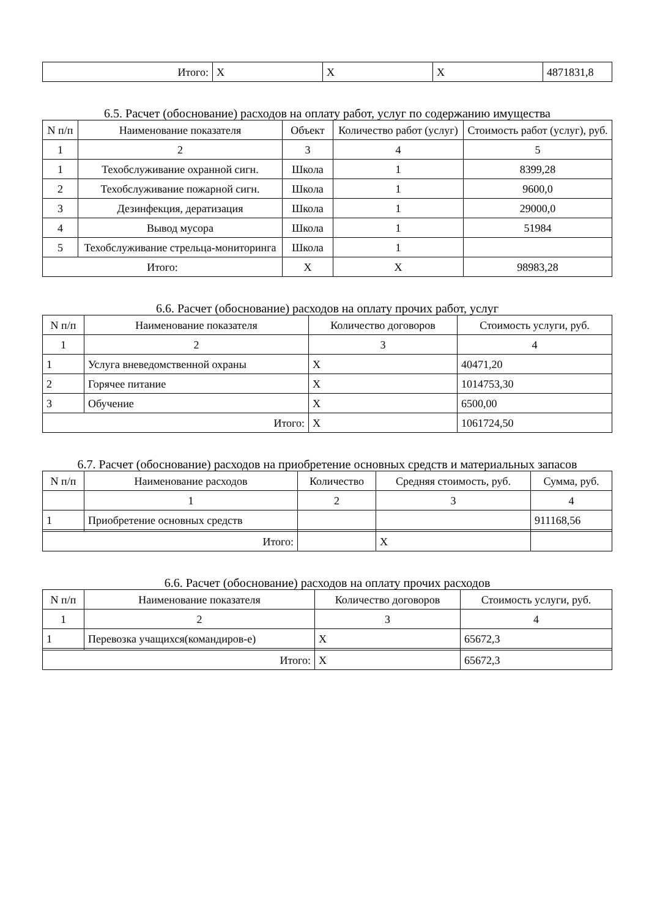| Итого: | X | X | X | 4871831,8 |
6.5. Расчет (обоснование) расходов на оплату работ, услуг по содержанию имущества
| N п/п | Наименование показателя | Объект | Количество работ (услуг) | Стоимость работ (услуг), руб. |
| --- | --- | --- | --- | --- |
| 1 | 2 | 3 | 4 | 5 |
| 1 | Техобслуживание охранной сигн. | Школа | 1 | 8399,28 |
| 2 | Техобслуживание пожарной сигн. | Школа | 1 | 9600,0 |
| 3 | Дезинфекция, дератизация | Школа | 1 | 29000,0 |
| 4 | Вывод мусора | Школа | 1 | 51984 |
| 5 | Техобслуживание стрельца-мониторинга | Школа | 1 | |
| Итого: | | X | X | 98983,28 |
6.6. Расчет (обоснование) расходов на оплату прочих работ, услуг
| N п/п | Наименование показателя | Количество договоров | Стоимость услуги, руб. |
| --- | --- | --- | --- |
| 1 | 2 | 3 | 4 |
| 1 | Услуга вневедомственной охраны | X | 40471,20 |
| 2 | Горячее питание | X | 1014753,30 |
| 3 | Обучение | X | 6500,00 |
| Итого: | | X | 1061724,50 |
6.7. Расчет (обоснование) расходов на приобретение основных средств и материальных запасов
| N п/п | Наименование расходов | Количество | Средняя стоимость, руб. | Сумма, руб. |
| --- | --- | --- | --- | --- |
| | 1 | 2 | 3 | 4 |
| 1 | Приобретение основных средств | | | 911168,56 |
| Итого: | | | X | |
6.6. Расчет (обоснование) расходов на оплату прочих расходов
| N п/п | Наименование показателя | Количество договоров | Стоимость услуги, руб. |
| --- | --- | --- | --- |
| 1 | 2 | 3 | 4 |
| 1 | Перевозка учащихся(командиров-е) | X | 65672,3 |
| Итого: | | X | 65672,3 |